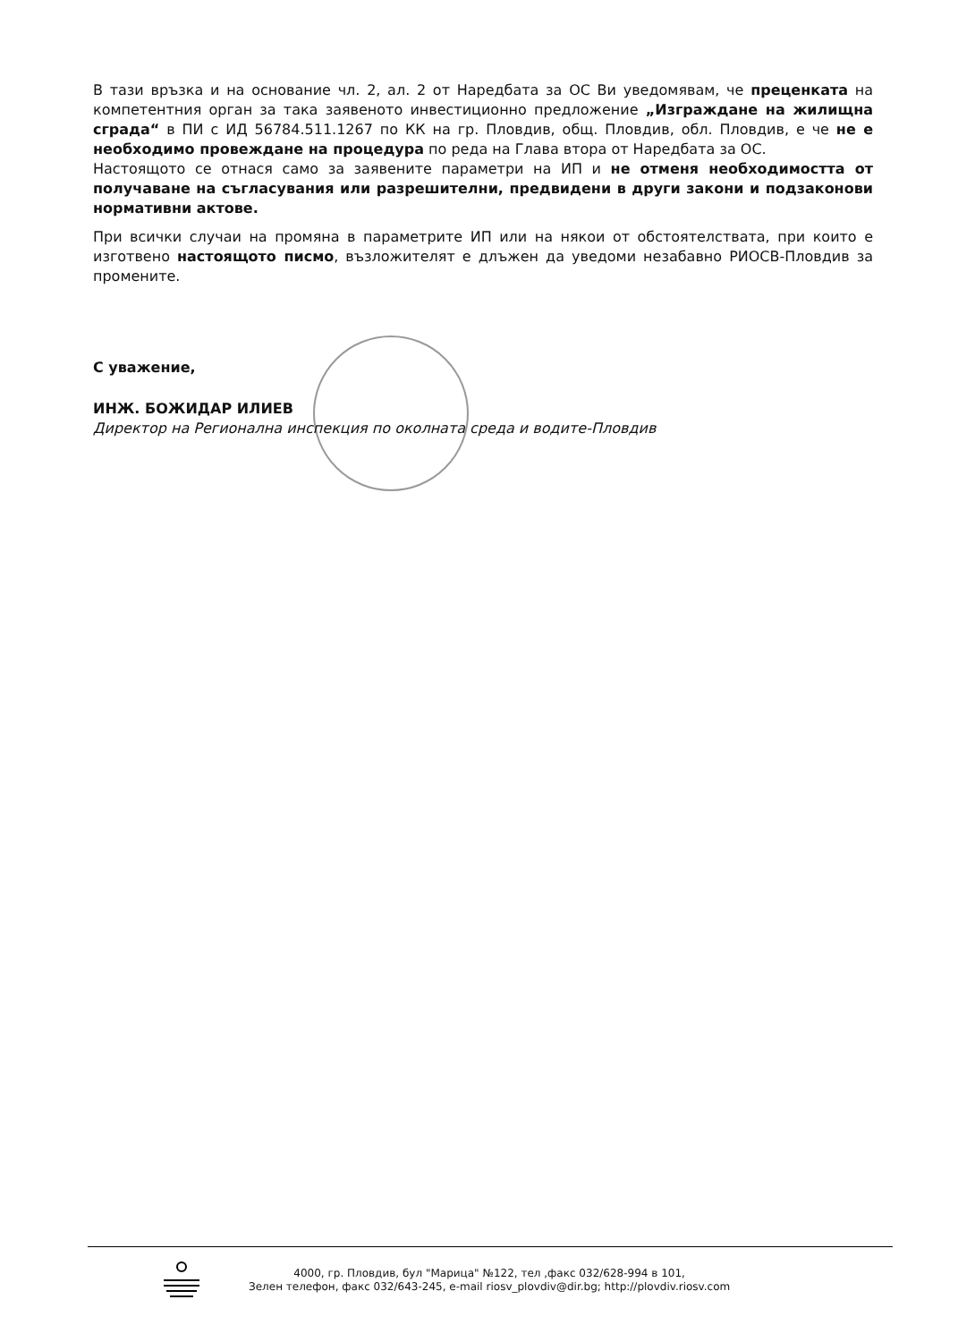В тази връзка и на основание чл. 2, ал. 2 от Наредбата за ОС Ви уведомявам, че преценката на компетентния орган за така заявеното инвестиционно предложение „Изграждане на жилищна сграда“ в ПИ с ИД 56784.511.1267 по КК на гр. Пловдив, общ. Пловдив, обл. Пловдив, е че не е необходимо провеждане на процедура по реда на Глава втора от Наредбата за ОС.
Настоящото се отнася само за заявените параметри на ИП и не отменя необходимостта от получаване на съгласувания или разрешителни, предвидени в други закони и подзаконови нормативни актове.
При всички случаи на промяна в параметрите ИП или на някои от обстоятелствата, при които е изготвено настоящото писмо, възложителят е длъжен да уведоми незабавно РИОСВ-Пловдив за промените.
С уважение,
ИНЖ. БОЖИДАР ИЛИЕВ
Директор на Регионална инспекция по околната среда и водите-Пловдив
4000, гр. Пловдив, бул "Марица" №122, тел ,факс 032/628-994 в 101,
Зелен телефон, факс 032/643-245, e-mail riosv_plovdiv@dir.bg; http://plovdiv.riosv.com